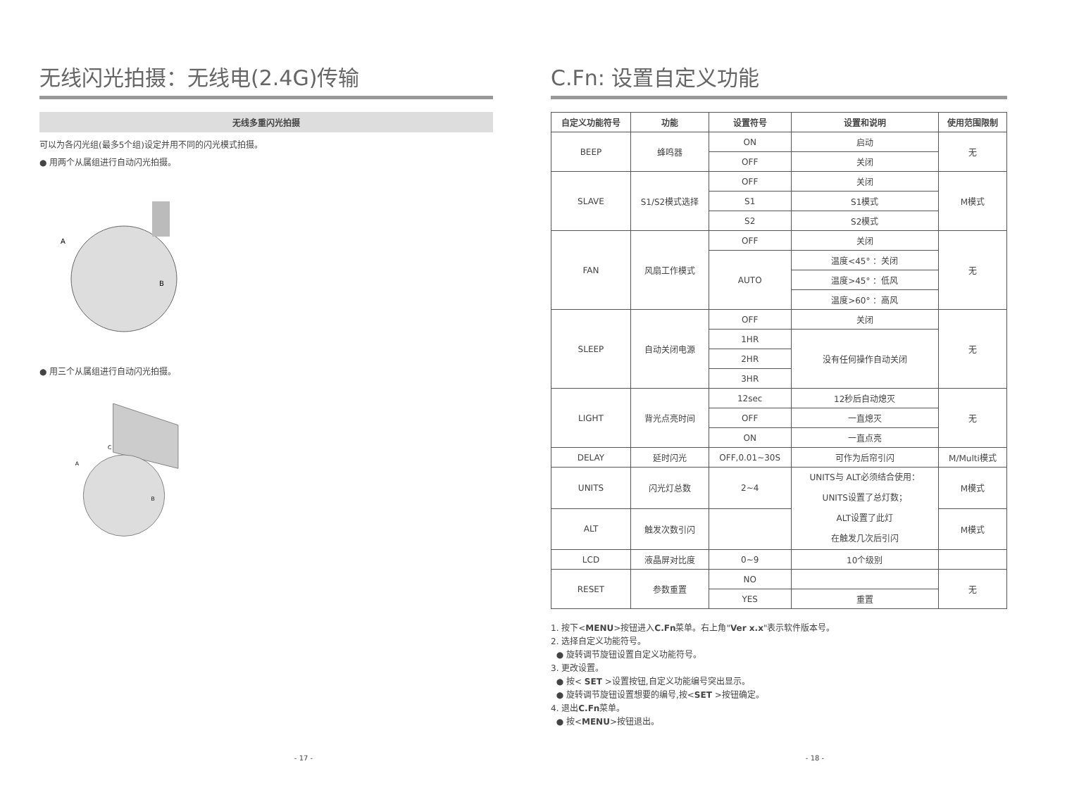无线闪光拍摄：无线电(2.4G)传输
无线多重闪光拍摄
可以为各闪光组(最多5个组)设定并用不同的闪光模式拍摄。
● 用两个从属组进行自动闪光拍摄。
A
B
● 用三个从属组进行自动闪光拍摄。
C
A
B
- 17 -
C.Fn: 设置自定义功能
| 自定义功能符号 | 功能 | 设置符号 | 设置和说明 | 使用范围限制 |
| --- | --- | --- | --- | --- |
| BEEP | 蜂鸣器 | ON | 启动 | 无 |
| | | OFF | 关闭 | |
| SLAVE | S1/S2模式选择 | OFF | 关闭 | M模式 |
| | | S1 | S1模式 | |
| | | S2 | S2模式 | |
| FAN | 风扇工作模式 | OFF | 关闭 | 无 |
| | | AUTO | 温度<45° ：关闭 | |
| | | | 温度>45° ：低风 | |
| | | | 温度>60° ：高风 | |
| SLEEP | 自动关闭电源 | OFF | 关闭 | 无 |
| | | 1HR | 没有任何操作自动关闭 | |
| | | 2HR | | |
| | | 3HR | | |
| LIGHT | 背光点亮时间 | 12sec | 12秒后自动熄灭 | 无 |
| | | OFF | 一直熄灭 | |
| | | ON | 一直点亮 | |
| DELAY | 延时闪光 | OFF,0.01~30S | 可作为后帘引闪 | M/Multi模式 |
| UNITS | 闪光灯总数 | 2~4 | UNITS与 ALT必须结合使用： UNITS设置了总灯数； ALT设置了此灯 在触发几次后引闪 | M模式 |
| ALT | 触发次数引闪 | | | M模式 |
| LCD | 液晶屏对比度 | 0~9 | 10个级别 | |
| RESET | 参数重置 | NO | | 无 |
| | | YES | 重置 | |
1. 按下<MENU>按钮进入C.Fn菜单。右上角"Ver x.x"表示软件版本号。
2. 选择自定义功能符号。
● 旋转调节旋钮设置自定义功能符号。
3. 更改设置。
● 按< SET >设置按钮,自定义功能编号突出显示。
● 旋转调节旋钮设置想要的编号,按<SET >按钮确定。
4. 退出C.Fn菜单。
● 按<MENU>按钮退出。
- 18 -